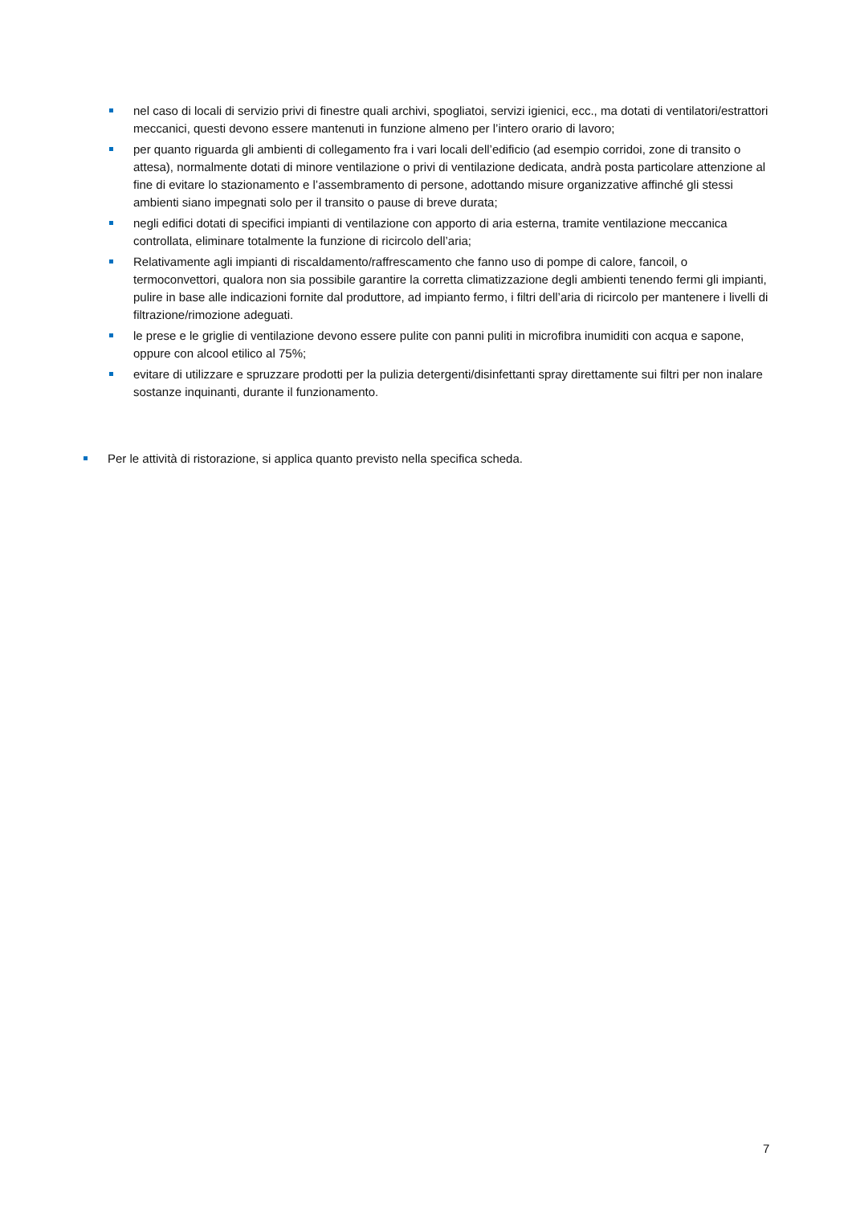nel caso di locali di servizio privi di finestre quali archivi, spogliatoi, servizi igienici, ecc., ma dotati di ventilatori/estrattori meccanici, questi devono essere mantenuti in funzione almeno per l’intero orario di lavoro;
per quanto riguarda gli ambienti di collegamento fra i vari locali dell’edificio (ad esempio corridoi, zone di transito o attesa), normalmente dotati di minore ventilazione o privi di ventilazione dedicata, andrà posta particolare attenzione al fine di evitare lo stazionamento e l’assembramento di persone, adottando misure organizzative affinché gli stessi ambienti siano impegnati solo per il transito o pause di breve durata;
negli edifici dotati di specifici impianti di ventilazione con apporto di aria esterna, tramite ventilazione meccanica controllata, eliminare totalmente la funzione di ricircolo dell’aria;
Relativamente agli impianti di riscaldamento/raffrescamento che fanno uso di pompe di calore, fancoil, o termoconvettori, qualora non sia possibile garantire la corretta climatizzazione degli ambienti tenendo fermi gli impianti, pulire in base alle indicazioni fornite dal produttore, ad impianto fermo, i filtri dell’aria di ricircolo per mantenere i livelli di filtrazione/rimozione adeguati.
le prese e le griglie di ventilazione devono essere pulite con panni puliti in microfibra inumiditi con acqua e sapone, oppure con alcool etilico al 75%;
evitare di utilizzare e spruzzare prodotti per la pulizia detergenti/disinfettanti spray direttamente sui filtri per non inalare sostanze inquinanti, durante il funzionamento.
Per le attività di ristorazione, si applica quanto previsto nella specifica scheda.
7